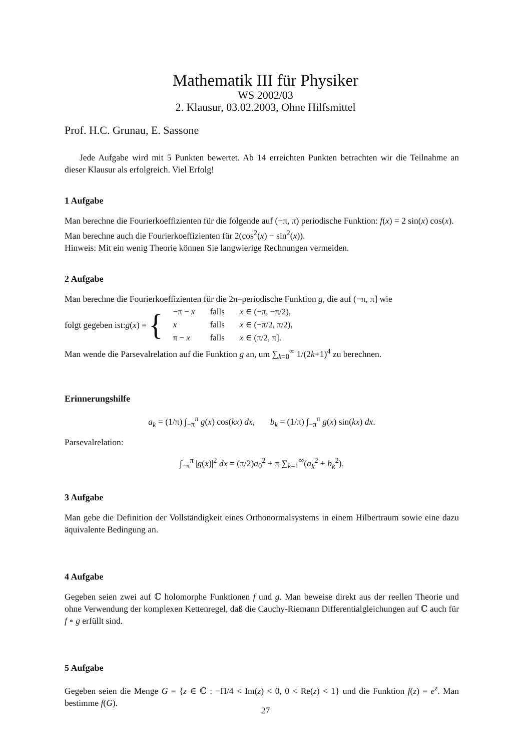Mathematik III für Physiker
WS 2002/03
2. Klausur, 03.02.2003, Ohne Hilfsmittel
Prof. H.C. Grunau, E. Sassone
Jede Aufgabe wird mit 5 Punkten bewertet. Ab 14 erreichten Punkten betrachten wir die Teilnahme an dieser Klausur als erfolgreich. Viel Erfolg!
1 Aufgabe
Man berechne die Fourierkoeffizienten für die folgende auf (−π, π) periodische Funktion: f(x) = 2 sin(x) cos(x).
Man berechne auch die Fourierkoeffizienten für 2(cos<sup>2</sup>(x) − sin<sup>2</sup>(x)).
Hinweis: Mit ein wenig Theorie können Sie langwierige Rechnungen vermeiden.
2 Aufgabe
Man berechne die Fourierkoeffizienten für die 2π–periodische Funktion g, die auf (−π, π] wie
folgt gegeben ist: g (x) = {
| −π − x | falls | x ∈ (−π, −π/2), |
| x | falls | x ∈ (−π/2, π/2), |
| π − x | falls | x ∈ (π/2, π]. |
Man wende die Parsevalrelation auf die Funktion g an, um ∑<sub>k=0</sub><sup>∞</sup> 1/(2k+1)<sup>4</sup> zu berechnen.
Erinnerungshilfe
a<sub>k</sub> = (1/π) ∫<sub>−π</sub><sup>π</sup> g(x) cos(kx) dx, b<sub>k</sub> = (1/π) ∫<sub>−π</sub><sup>π</sup> g(x) sin(kx) dx.
Parsevalrelation:
∫<sub>−π</sub><sup>π</sup> |g(x)|<sup>2</sup> dx = (π/2)a<sub>0</sub><sup>2</sup> + π ∑<sub>k=1</sub><sup>∞</sup>(a<sub>k</sub><sup>2</sup> + b<sub>k</sub><sup>2</sup>).
3 Aufgabe
Man gebe die Definition der Vollständigkeit eines Orthonormalsystems in einem Hilbertraum sowie eine dazu äquivalente Bedingung an.
4 Aufgabe
Gegeben seien zwei auf ℂ holomorphe Funktionen f und g. Man beweise direkt aus der reellen Theorie und ohne Verwendung der komplexen Kettenregel, daß die Cauchy-Riemann Differentialgleichungen auf ℂ auch für f ∘ g erfüllt sind.
5 Aufgabe
Gegeben seien die Menge G = {z ∈ ℂ : −Π/4 < Im(z) < 0, 0 < Re(z) < 1} und die Funktion f(z) = e<sup>z</sup>. Man bestimme f(G).
27